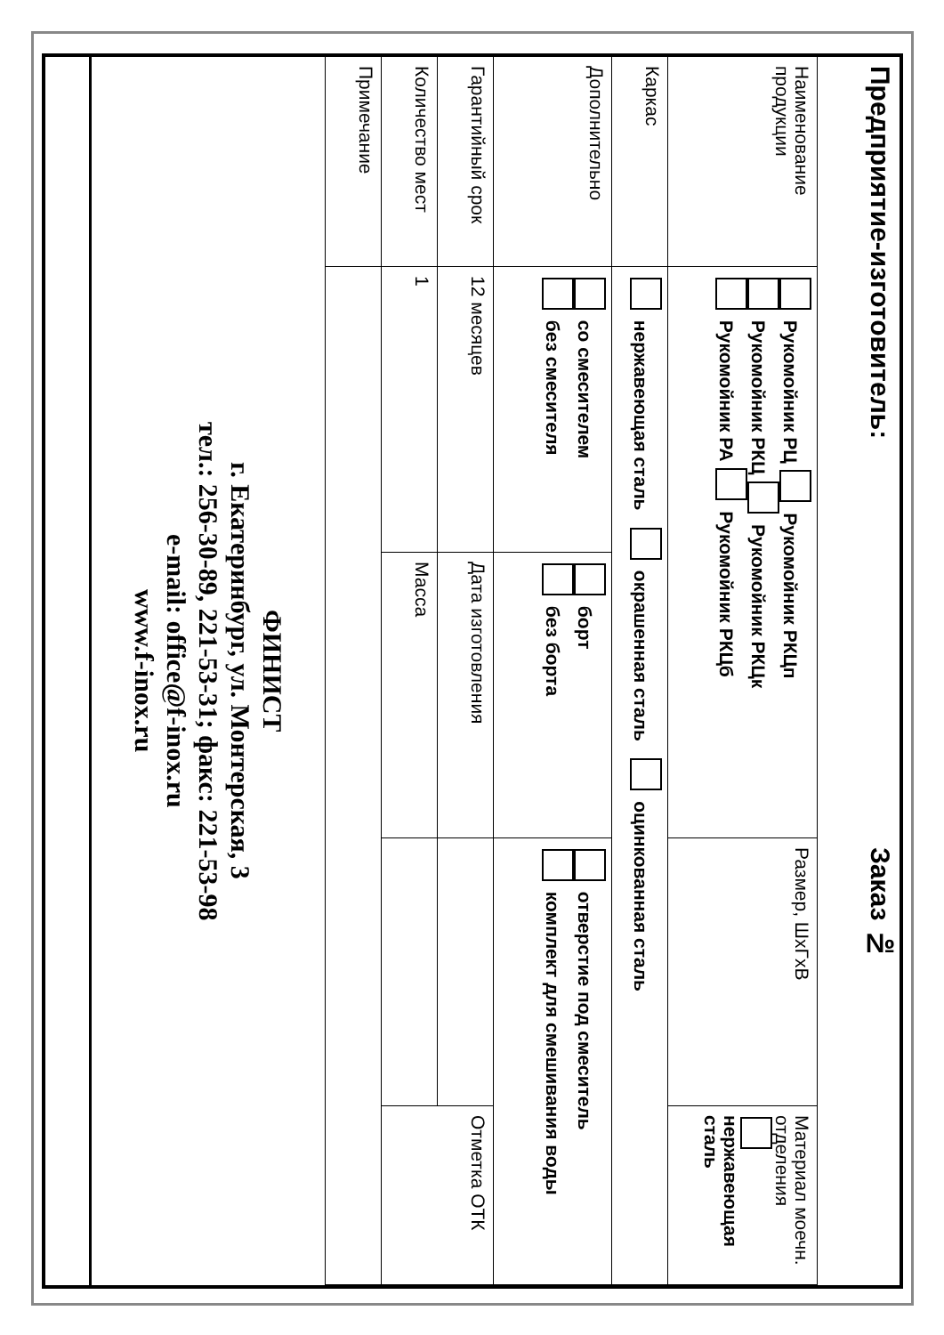| Предприятие-изготовитель: | | | Заказ № | |
| Наименование продукции | Рукомойник РЦ Рукомойник РКЦп Рукомойник РКЦ Рукомойник РКЦк Рукомойник РА Рукомойник РКЦб | | Размер, ШхГхВ | Материал моечн. отделения нержавеющая сталь |
| Каркас | нержавеющая сталь окрашенная сталь оцинкованная сталь | | | |
| Дополнительно | со смесителем без смесителя | борт без борта | отверстие под смеситель комплект для смешивания воды | |
| Гарантийный срок | 12 месяцев | Дата изготовления | | Отметка ОТК |
| Количество мест | 1 | Масса | | |
| Примечание | | | | |
| ФИНИСТ г. Екатеринбург, ул. Монтерская, 3 тел.: 256-30-89, 221-53-31; факс: 221-53-98 e-mail: office@f-inox.ru www.f-inox.ru | | | | |